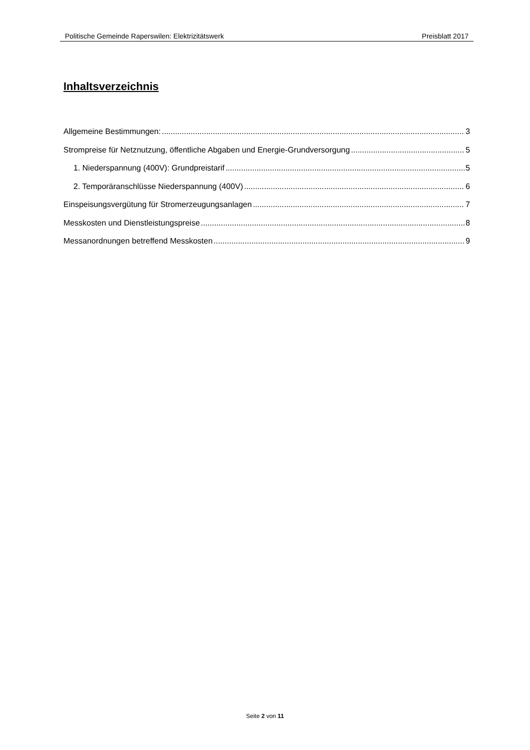Politische Gemeinde Raperswilen: Elektrizitätswerk Preisblatt 2017
Inhaltsverzeichnis
Allgemeine Bestimmungen: 3
Strompreise für Netznutzung, öffentliche Abgaben und Energie-Grundversorgung 5
1. Niederspannung (400V): Grundpreistarif 5
2. Temporäranschlüsse Niederspannung (400V) 6
Einspeisungsvergütung für Stromerzeugungsanlagen 7
Messkosten und Dienstleistungspreise 8
Messanordnungen betreffend Messkosten 9
Seite 2 von 11